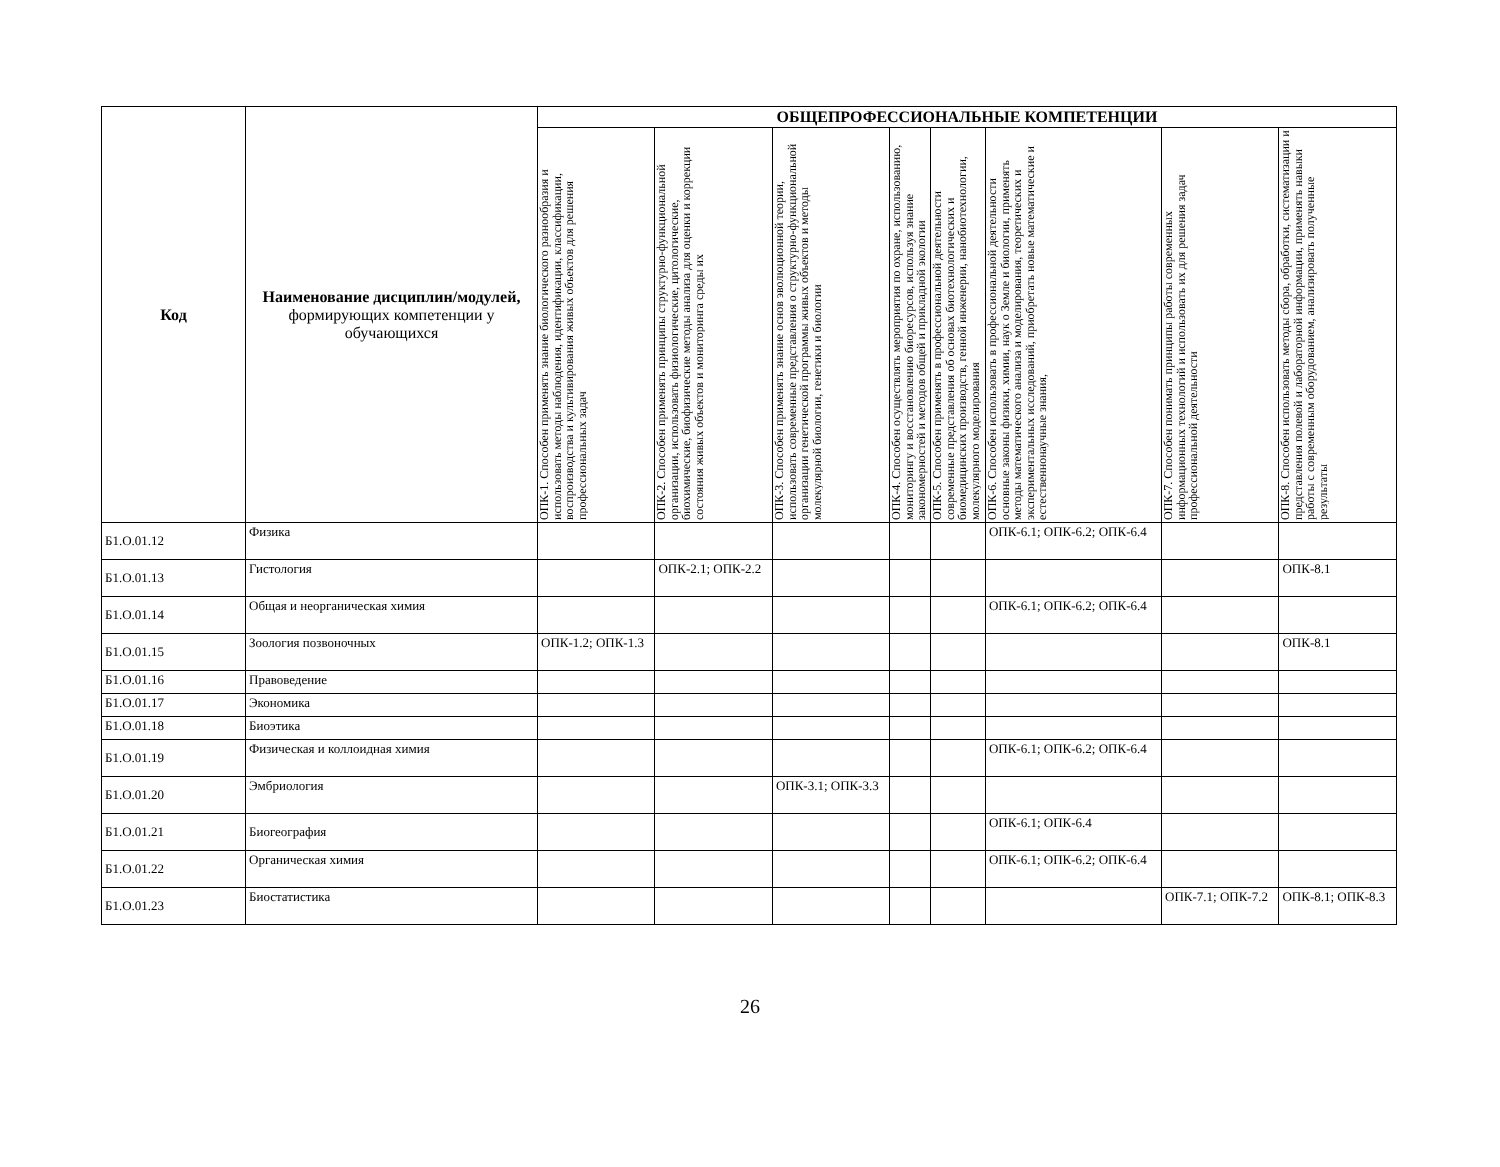| Код | Наименование дисциплин/модулей, формирующих компетенции у обучающихся | ОБЩЕПРОФЕССИОНАЛЬНЫЕ КОМПЕТЕНЦИИ | | | | | | | |
| --- | --- | --- | --- | --- | --- | --- | --- | --- | --- |
| | | ОПК-1. Способен применять знание биологического разнообразия и использовать методы наблюдения, идентификации, классификации, воспроизводства и культивирования живых объектов для решения профессиональных задач | ОПК-2. Способен применять принципы структурно-функциональной организации, использовать физиологические, цитологические, биохимические, биофизические методы анализа для оценки и коррекции состояния живых объектов и мониторинга среды их | ОПК-3. Способен применять знание основ эволюционной теории, использовать современные представления о структурно-функциональной организации генетической программы живых объектов и методы молекулярной биологии, генетики и биологии | ОПК-4. Способен осуществлять мероприятия по охране, использованию, мониторингу и восстановлению биоресурсов, используя знание закономерностей и методов общей и прикладной экологии | ОПК-5. Способен применять в профессиональной деятельности современные представления об основах биотехнологических и биомедицинских производств, генной инженерии, нанобиотехнологии, молекулярного моделирования | ОПК-6. Способен использовать в профессиональной деятельности основные законы физики, химии, наук о Земле и биологии, применять методы математического анализа и моделирования, теоретических и экспериментальных исследований, приобретать новые математические и естественнонаучные знания, | ОПК-7. Способен понимать принципы работы современных информационных технологий и использовать их для решения задач профессиональной деятельности | ОПК-8. Способен использовать методы сбора, обработки, систематизации и представления полевой и лабораторной информации, применять навыки работы с современным оборудованием, анализировать полученные результаты |
| Б1.О.01.12 | Физика | | | | | | ОПК-6.1; ОПК-6.2; ОПК-6.4 | | |
| Б1.О.01.13 | Гистология | | ОПК-2.1; ОПК-2.2 | | | | | | ОПК-8.1 |
| Б1.О.01.14 | Общая и неорганическая химия | | | | | | ОПК-6.1; ОПК-6.2; ОПК-6.4 | | |
| Б1.О.01.15 | Зоология позвоночных | ОПК-1.2; ОПК-1.3 | | | | | | | ОПК-8.1 |
| Б1.О.01.16 | Правоведение | | | | | | | | |
| Б1.О.01.17 | Экономика | | | | | | | | |
| Б1.О.01.18 | Биоэтика | | | | | | | | |
| Б1.О.01.19 | Физическая и коллоидная химия | | | | | | ОПК-6.1; ОПК-6.2; ОПК-6.4 | | |
| Б1.О.01.20 | Эмбриология | | | ОПК-3.1; ОПК-3.3 | | | | | |
| Б1.О.01.21 | Биогеография | | | | | | ОПК-6.1; ОПК-6.4 | | |
| Б1.О.01.22 | Органическая химия | | | | | | ОПК-6.1; ОПК-6.2; ОПК-6.4 | | |
| Б1.О.01.23 | Биостатистика | | | | | | | ОПК-7.1; ОПК-7.2 | ОПК-8.1; ОПК-8.3 |
26